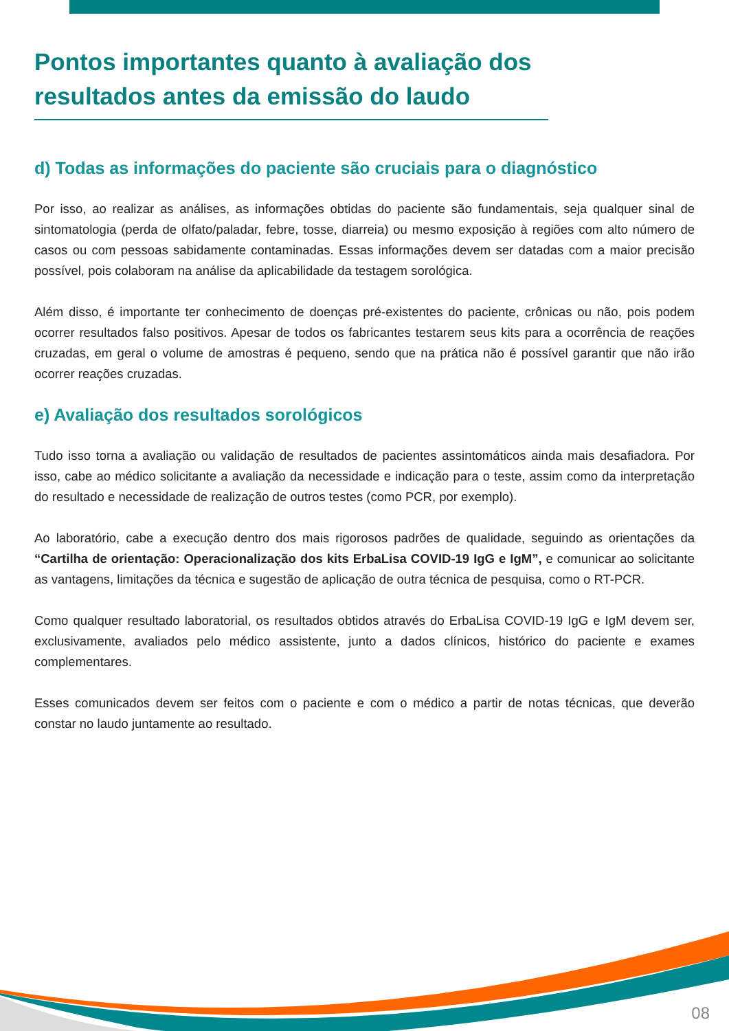Pontos importantes quanto à avaliação dos resultados antes da emissão do laudo
d) Todas as informações do paciente são cruciais para o diagnóstico
Por isso, ao realizar as análises, as informações obtidas do paciente são fundamentais, seja qualquer sinal de sintomatologia (perda de olfato/paladar, febre, tosse, diarreia) ou mesmo exposição à regiões com alto número de casos ou com pessoas sabidamente contaminadas. Essas informações devem ser datadas com a maior precisão possível, pois colaboram na análise da aplicabilidade da testagem sorológica.
Além disso, é importante ter conhecimento de doenças pré-existentes do paciente, crônicas ou não, pois podem ocorrer resultados falso positivos. Apesar de todos os fabricantes testarem seus kits para a ocorrência de reações cruzadas, em geral o volume de amostras é pequeno, sendo que na prática não é possível garantir que não irão ocorrer reações cruzadas.
e) Avaliação dos resultados sorológicos
Tudo isso torna a avaliação ou validação de resultados de pacientes assintomáticos ainda mais desafiadora. Por isso, cabe ao médico solicitante a avaliação da necessidade e indicação para o teste, assim como da interpretação do resultado e necessidade de realização de outros testes (como PCR, por exemplo).
Ao laboratório, cabe a execução dentro dos mais rigorosos padrões de qualidade, seguindo as orientações da “Cartilha de orientação: Operacionalização dos kits ErbaLisa COVID-19 IgG e IgM”, e comunicar ao solicitante as vantagens, limitações da técnica e sugestão de aplicação de outra técnica de pesquisa, como o RT-PCR.
Como qualquer resultado laboratorial, os resultados obtidos através do ErbaLisa COVID-19 IgG e IgM devem ser, exclusivamente, avaliados pelo médico assistente, junto a dados clínicos, histórico do paciente e exames complementares.
Esses comunicados devem ser feitos com o paciente e com o médico a partir de notas técnicas, que deverão constar no laudo juntamente ao resultado.
08